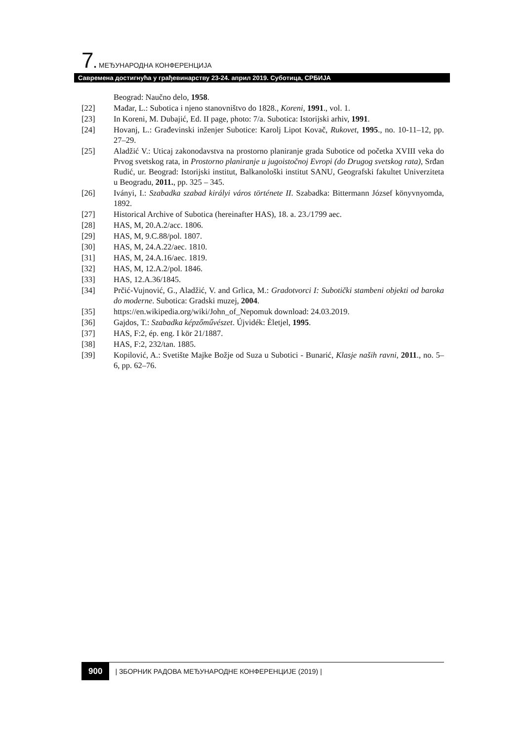7. МЕЂУНАРОДНА КОНФЕРЕНЦИЈА
Савремена достигнућа у грађевинарству 23-24. април 2019. Суботица, СРБИЈА
Beograd: Naučno delo, 1958.
[22] Mađar, L.: Subotica i njeno stanovništvo do 1828., Koreni, 1991., vol. 1.
[23] In Koreni, M. Dubajić, Ed. II page, photo: 7/a. Subotica: Istorijski arhiv, 1991.
[24] Hovanj, L.: Građevinski inženjer Subotice: Karolj Lipot Kovač, Rukovet, 1995., no. 10-11–12, pp. 27–29.
[25] Aladžić V.: Uticaj zakonodavstva na prostorno planiranje grada Subotice od početka XVIII veka do Prvog svetskog rata, in Prostorno planiranje u jugoistočnoj Evropi (do Drugog svetskog rata), Srđan Rudić, ur. Beograd: Istorijski institut, Balkanološki institut SANU, Geografski fakultet Univerziteta u Beogradu, 2011., pp. 325 – 345.
[26] Iványi, I.: Szabadka szabad királyi város története II. Szabadka: Bittermann József könyvnyomda, 1892.
[27] Historical Archive of Subotica (hereinafter HAS), 18. a. 23./1799 aec.
[28] HAS, M, 20.A.2/acc. 1806.
[29] HAS, M, 9.C.88/pol. 1807.
[30] HAS, M, 24.A.22/aec. 1810.
[31] HAS, M, 24.A.16/aec. 1819.
[32] HAS, M, 12.A.2/pol. 1846.
[33] HAS, 12.A.36/1845.
[34] Prčić-Vujnović, G., Aladžić, V. and Grlica, M.: Gradotvorci I: Subotički stambeni objekti od baroka do moderne. Subotica: Gradski muzej, 2004.
[35] https://en.wikipedia.org/wiki/John_of_Nepomuk download: 24.03.2019.
[36] Gajdos, T.: Szabadka képzőművészet. Újvidék: Èletjel, 1995.
[37] HAS, F:2, ép. eng. I kör 21/1887.
[38] HAS, F:2, 232/tan. 1885.
[39] Kopilović, A.: Svetište Majke Božje od Suza u Subotici - Bunarić, Klasje naših ravni, 2011., no. 5–6, pp. 62–76.
900 | ЗБОРНИК РАДОВА МЕЂУНАРОДНЕ КОНФЕРЕНЦИЈЕ (2019) |